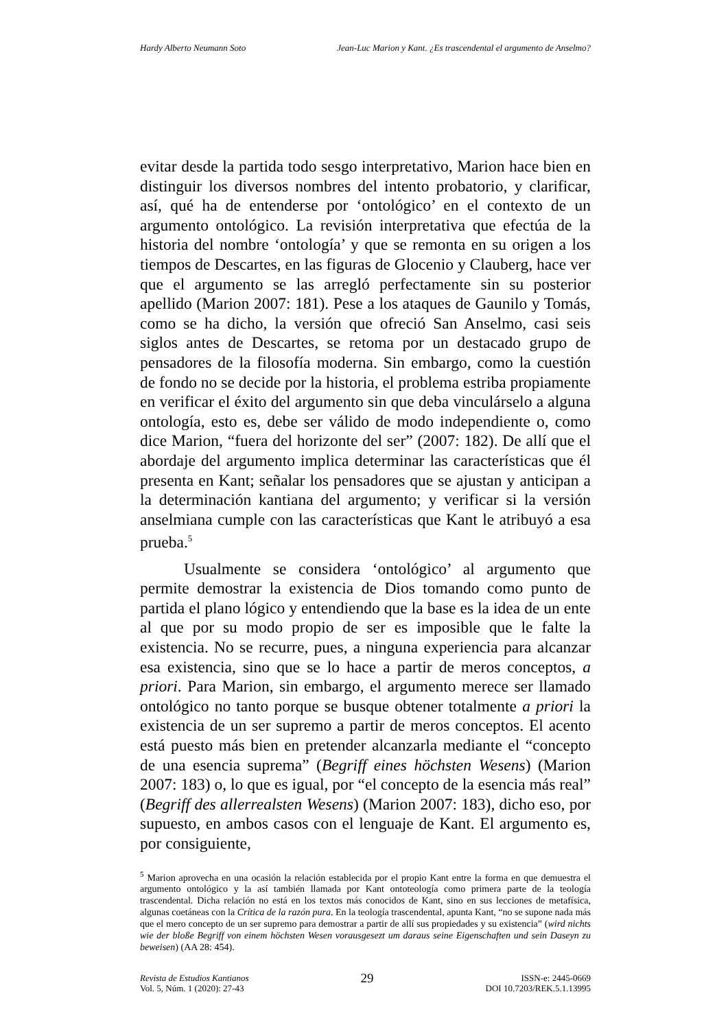Hardy Alberto Neumann Soto Jean-Luc Marion y Kant. ¿Es trascendental el argumento de Anselmo?
evitar desde la partida todo sesgo interpretativo, Marion hace bien en distinguir los diversos nombres del intento probatorio, y clarificar, así, qué ha de entenderse por ‘ontológico’ en el contexto de un argumento ontológico. La revisión interpretativa que efectúa de la historia del nombre ‘ontología’ y que se remonta en su origen a los tiempos de Descartes, en las figuras de Glocenio y Clauberg, hace ver que el argumento se las arregló perfectamente sin su posterior apellido (Marion 2007: 181). Pese a los ataques de Gaunilo y Tomás, como se ha dicho, la versión que ofreció San Anselmo, casi seis siglos antes de Descartes, se retoma por un destacado grupo de pensadores de la filosofía moderna. Sin embargo, como la cuestión de fondo no se decide por la historia, el problema estriba propiamente en verificar el éxito del argumento sin que deba vinculárselo a alguna ontología, esto es, debe ser válido de modo independiente o, como dice Marion, “fuera del horizonte del ser” (2007: 182). De allí que el abordaje del argumento implica determinar las características que él presenta en Kant; señalar los pensadores que se ajustan y anticipan a la determinación kantiana del argumento; y verificar si la versión anselmiana cumple con las características que Kant le atribuyó a esa prueba.<sup>5</sup>
Usualmente se considera ‘ontológico’ al argumento que permite demostrar la existencia de Dios tomando como punto de partida el plano lógico y entendiendo que la base es la idea de un ente al que por su modo propio de ser es imposible que le falte la existencia. No se recurre, pues, a ninguna experiencia para alcanzar esa existencia, sino que se lo hace a partir de meros conceptos, a priori. Para Marion, sin embargo, el argumento merece ser llamado ontológico no tanto porque se busque obtener totalmente a priori la existencia de un ser supremo a partir de meros conceptos. El acento está puesto más bien en pretender alcanzarla mediante el “concepto de una esencia suprema” (Begriff eines höchsten Wesens) (Marion 2007: 183) o, lo que es igual, por “el concepto de la esencia más real” (Begriff des allerrealsten Wesens) (Marion 2007: 183), dicho eso, por supuesto, en ambos casos con el lenguaje de Kant. El argumento es, por consiguiente,
<sup>5</sup> Marion aprovecha en una ocasión la relación establecida por el propio Kant entre la forma en que demuestra el argumento ontológico y la así también llamada por Kant ontoteología como primera parte de la teología trascendental. Dicha relación no está en los textos más conocidos de Kant, sino en sus lecciones de metafísica, algunas coetáneas con la Crítica de la razón pura. En la teología trascendental, apunta Kant, “no se supone nada más que el mero concepto de un ser supremo para demostrar a partir de allí sus propiedades y su existencia” (wird nichts wie der bloße Begriff von einem höchsten Wesen vorausgesezt um daraus seine Eigenschaften und sein Daseyn zu beweisen) (AA 28: 454).
Revista de Estudios Kantianos
Vol. 5, Núm. 1 (2020): 27-43
29
ISSN-e: 2445-0669
DOI 10.7203/REK.5.1.13995